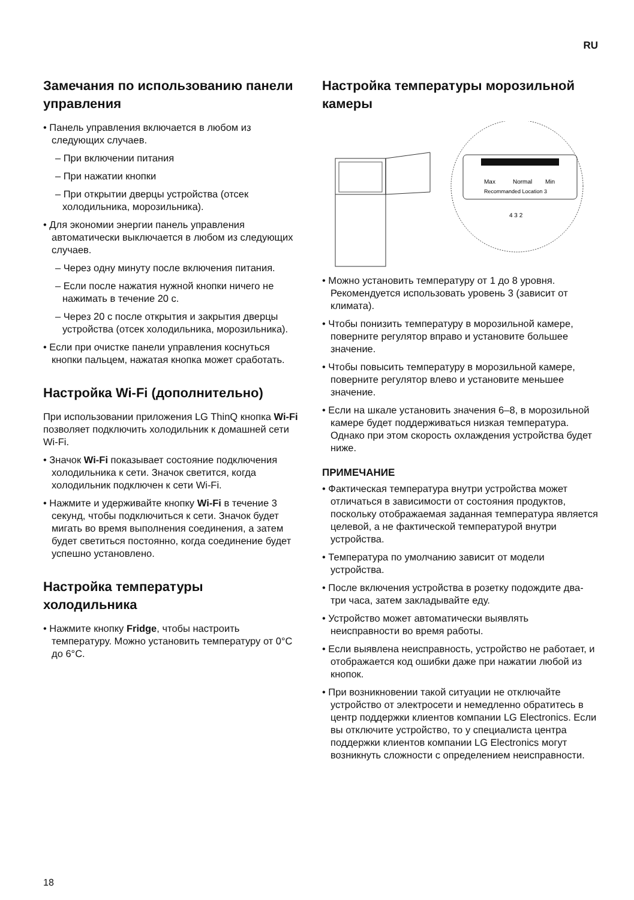RU
Замечания по использованию панели управления
• Панель управления включается в любом из следующих случаев.
– При включении питания
– При нажатии кнопки
– При открытии дверцы устройства (отсек холодильника, морозильника).
• Для экономии энергии панель управления автоматически выключается в любом из следующих случаев.
– Через одну минуту после включения питания.
– Если после нажатия нужной кнопки ничего не нажимать в течение 20 с.
– Через 20 с после открытия и закрытия дверцы устройства (отсек холодильника, морозильника).
• Если при очистке панели управления коснуться кнопки пальцем, нажатая кнопка может сработать.
Настройка Wi-Fi (дополнительно)
При использовании приложения LG ThinQ кнопка Wi-Fi позволяет подключить холодильник к домашней сети Wi-Fi.
• Значок Wi-Fi показывает состояние подключения холодильника к сети. Значок светится, когда холодильник подключен к сети Wi-Fi.
• Нажмите и удерживайте кнопку Wi-Fi в течение 3 секунд, чтобы подключиться к сети. Значок будет мигать во время выполнения соединения, а затем будет светиться постоянно, когда соединение будет успешно установлено.
Настройка температуры холодильника
• Нажмите кнопку Fridge, чтобы настроить температуру. Можно установить температуру от 0°C до 6°C.
Настройка температуры морозильной камеры
Max
Normal
Min
Recommanded Location 3
4 3 2
• Можно установить температуру от 1 до 8 уровня. Рекомендуется использовать уровень 3 (зависит от климата).
• Чтобы понизить температуру в морозильной камере, поверните регулятор вправо и установите большее значение.
• Чтобы повысить температуру в морозильной камере, поверните регулятор влево и установите меньшее значение.
• Если на шкале установить значения 6–8, в морозильной камере будет поддерживаться низкая температура. Однако при этом скорость охлаждения устройства будет ниже.
ПРИМЕЧАНИЕ
• Фактическая температура внутри устройства может отличаться в зависимости от состояния продуктов, поскольку отображаемая заданная температура является целевой, а не фактической температурой внутри устройства.
• Температура по умолчанию зависит от модели устройства.
• После включения устройства в розетку подождите два-три часа, затем закладывайте еду.
• Устройство может автоматически выявлять неисправности во время работы.
• Если выявлена неисправность, устройство не работает, и отображается код ошибки даже при нажатии любой из кнопок.
• При возникновении такой ситуации не отключайте устройство от электросети и немедленно обратитесь в центр поддержки клиентов компании LG Electronics. Если вы отключите устройство, то у специалиста центра поддержки клиентов компании LG Electronics могут возникнуть сложности с определением неисправности.
18